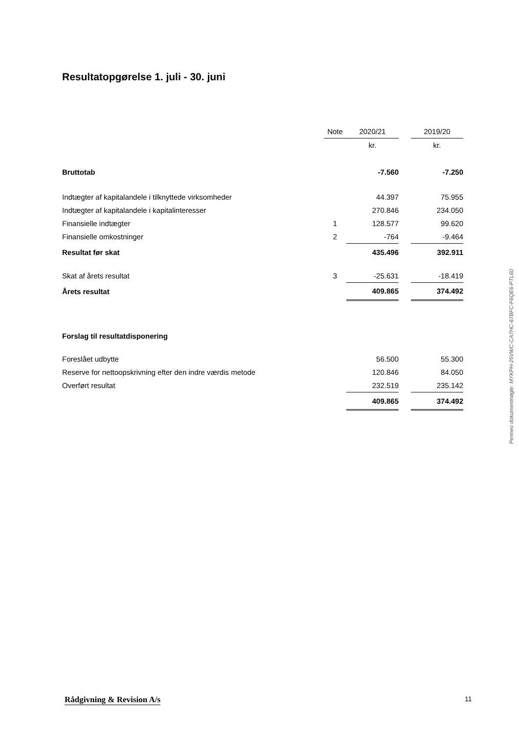Resultatopgørelse 1. juli - 30. juni
| | Note | | 2020/21 | | 2019/20 |
| --- | --- | --- | --- | --- | --- |
| | | | kr. | | kr. |
| Bruttotab | | | -7.560 | | -7.250 |
| Indtægter af kapitalandele i tilknyttede virksomheder | | | 44.397 | | 75.955 |
| Indtægter af kapitalandele i kapitalinteresser | | | 270.846 | | 234.050 |
| Finansielle indtægter | 1 | | 128.577 | | 99.620 |
| Finansielle omkostninger | 2 | | -764 | | -9.464 |
| Resultat før skat | | | 435.496 | | 392.911 |
| Skat af årets resultat | 3 | | -25.631 | | -18.419 |
| Årets resultat | | | 409.865 | | 374.492 |
| Forslag til resultatdisponering | | | | | |
| Foreslået udbytte | | | 56.500 | | 55.300 |
| Reserve for nettoopskrivning efter den indre værdis metode | | | 120.846 | | 84.050 |
| Overført resultat | | | 232.519 | | 235.142 |
| | | | 409.865 | | 374.492 |
Penneo dokumentnøgle: MYKPH-25VWC-CA7HC-67BFC-F6QE6-PTL60
Rådgivning & Revision A/s 11